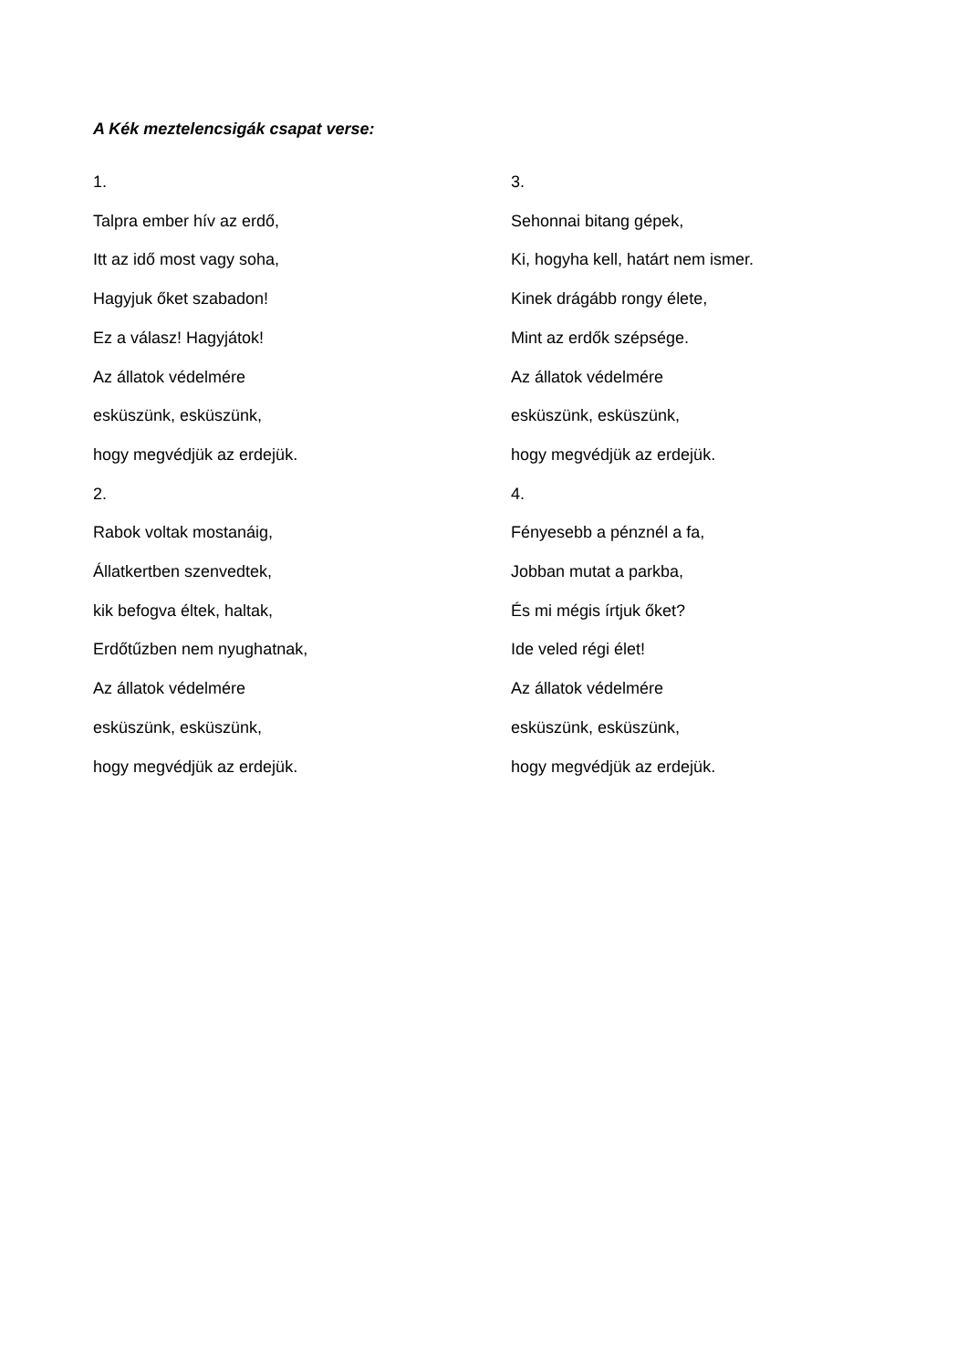A Kék meztelencsigák csapat verse:
1.
Talpra ember hív az erdő,
Itt az idő most vagy soha,
Hagyjuk őket szabadon!
Ez a válasz! Hagyjátok!
Az állatok védelmére
esküszünk, esküszünk,
hogy megvédjük az erdejük.
2.
Rabok voltak mostanáig,
Állatkertben szenvedtek,
kik befogva éltek, haltak,
Erdőtűzben nem nyughatnak,
Az állatok védelmére
esküszünk, esküszünk,
hogy megvédjük az erdejük.
3.
Sehonnai bitang gépek,
Ki, hogyha kell, határt nem ismer.
Kinek drágább rongy élete,
Mint az erdők szépsége.
Az állatok védelmére
esküszünk, esküszünk,
hogy megvédjük az erdejük.
4.
Fényesebb a pénznél a fa,
Jobban mutat a parkba,
És mi mégis írtjuk őket?
Ide veled régi élet!
Az állatok védelmére
esküszünk, esküszünk,
hogy megvédjük az erdejük.